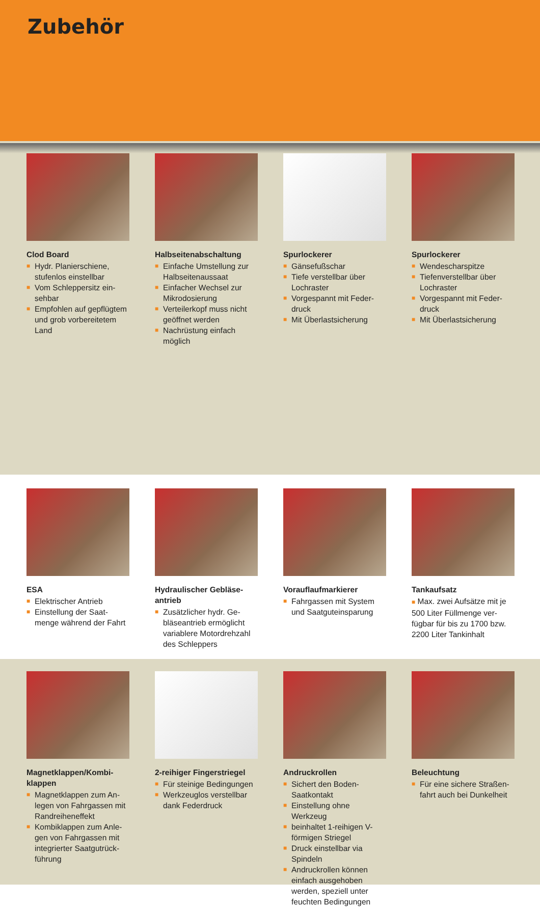Zubehör
Clod Board
■ Hydr. Planierschiene, stufenlos einstellbar
■ Vom Schleppersitz ein­sehbar
■ Empfohlen auf gepflüg­tem und grob vorbereite­tem Land
Halbseitenabschaltung
■ Einfache Umstellung zur Halbseitenaussaat
■ Einfacher Wechsel zur Mikrodosierung
■ Verteilerkopf muss nicht geöffnet werden
■ Nachrüstung einfach möglich
Spurlockerer
■ Gänsefußschar
■ Tiefe verstellbar über Lochraster
■ Vorgespannt mit Feder­druck
■ Mit Überlastsicherung
Spurlockerer
■ Wendescharspitze
■ Tiefenverstellbar über Lochraster
■ Vorgespannt mit Feder­druck
■ Mit Überlastsicherung
ESA
■ Elektrischer Antrieb
■ Einstellung der Saat­menge während der Fahrt
Hydraulischer Gebläse­antrieb
■ Zusätzlicher hydr. Ge­bläseantrieb ermöglicht variablere Motordreh­zahl des Schleppers
Vorauflaufmarkierer
■ Fahrgassen mit System und Saatguteinsparung
Tankaufsatz
■ Max. zwei Aufsätze mit je 500 Liter Füllmenge ver­fügbar für bis zu 1700 bzw. 2200 Liter Tankinhalt
Magnetklappen/Kombi­klappen
■ Magnetklappen zum An­legen von Fahrgassen mit Randreiheneffekt
■ Kombiklappen zum Anle­gen von Fahrgassen mit integrierter Saatgutrück­führung
2-reihiger Fingerstriegel
■ Für steinige Bedingun­gen
■ Werkzeuglos verstellbar dank Federdruck
Andruckrollen
■ Sichert den Boden-Saatkontakt
■ Einstellung ohne Werkzeug
■ beinhaltet 1-reihigen V-förmi­gen Striegel
■ Druck einstellbar via Spindeln
■ Andruckrollen können einfach ausgehoben werden, speziell unter feuchten Bedingungen
Beleuchtung
■ Für eine sichere Straßen­fahrt auch bei Dunkelheit